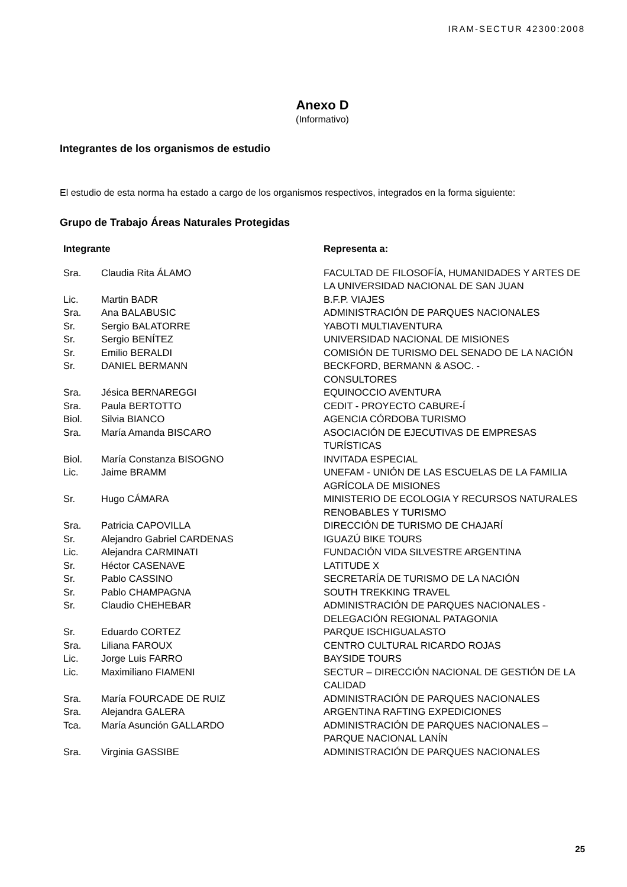IRAM-SECTUR 42300:2008
Anexo D
(Informativo)
Integrantes de los organismos de estudio
El estudio de esta norma ha estado a cargo de los organismos respectivos, integrados en la forma siguiente:
Grupo de Trabajo Áreas Naturales Protegidas
| Integrante | | Representa a: |
| --- | --- | --- |
| Sra. | Claudia Rita ÁLAMO | FACULTAD DE FILOSOFÍA, HUMANIDADES Y ARTES DE LA UNIVERSIDAD NACIONAL DE SAN JUAN |
| Lic. | Martin BADR | B.F.P. VIAJES |
| Sra. | Ana BALABUSIC | ADMINISTRACIÓN DE PARQUES NACIONALES |
| Sr. | Sergio BALATORRE | YABOTI MULTIAVENTURA |
| Sr. | Sergio BENÍTEZ | UNIVERSIDAD NACIONAL DE MISIONES |
| Sr. | Emilio BERALDI | COMISIÓN DE TURISMO DEL SENADO DE LA NACIÓN |
| Sr. | DANIEL BERMANN | BECKFORD, BERMANN & ASOC. - CONSULTORES |
| Sra. | Jésica BERNAREGGI | EQUINOCCIO AVENTURA |
| Sra. | Paula BERTOTTO | CEDIT - PROYECTO CABURE-Í |
| Biol. | Silvia BIANCO | AGENCIA CÓRDOBA TURISMO |
| Sra. | María Amanda BISCARO | ASOCIACIÓN DE EJECUTIVAS DE EMPRESAS TURÍSTICAS |
| Biol. | María Constanza BISOGNO | INVITADA ESPECIAL |
| Lic. | Jaime BRAMM | UNEFAM - UNIÓN DE LAS ESCUELAS DE LA FAMILIA AGRÍCOLA DE MISIONES |
| Sr. | Hugo CÁMARA | MINISTERIO DE ECOLOGIA Y RECURSOS NATURALES RENOBABLES Y TURISMO |
| Sra. | Patricia CAPOVILLA | DIRECCIÓN DE TURISMO DE CHAJARÍ |
| Sr. | Alejandro Gabriel CARDENAS | IGUAZÚ BIKE TOURS |
| Lic. | Alejandra CARMINATI | FUNDACIÓN VIDA SILVESTRE ARGENTINA |
| Sr. | Héctor CASENAVE | LATITUDE X |
| Sr. | Pablo CASSINO | SECRETARÍA DE TURISMO DE LA NACIÓN |
| Sr. | Pablo CHAMPAGNA | SOUTH TREKKING TRAVEL |
| Sr. | Claudio CHEHEBAR | ADMINISTRACIÓN DE PARQUES NACIONALES - DELEGACIÓN REGIONAL PATAGONIA |
| Sr. | Eduardo CORTEZ | PARQUE ISCHIGUALASTO |
| Sra. | Liliana FAROUX | CENTRO CULTURAL RICARDO ROJAS |
| Lic. | Jorge Luis FARRO | BAYSIDE TOURS |
| Lic. | Maximiliano FIAMENI | SECTUR – DIRECCIÓN NACIONAL DE GESTIÓN DE LA CALIDAD |
| Sra. | María FOURCADE DE RUIZ | ADMINISTRACIÓN DE PARQUES NACIONALES |
| Sra. | Alejandra GALERA | ARGENTINA RAFTING EXPEDICIONES |
| Tca. | María Asunción GALLARDO | ADMINISTRACIÓN DE PARQUES NACIONALES – PARQUE NACIONAL LANÍN |
| Sra. | Virginia GASSIBE | ADMINISTRACIÓN DE PARQUES NACIONALES |
25